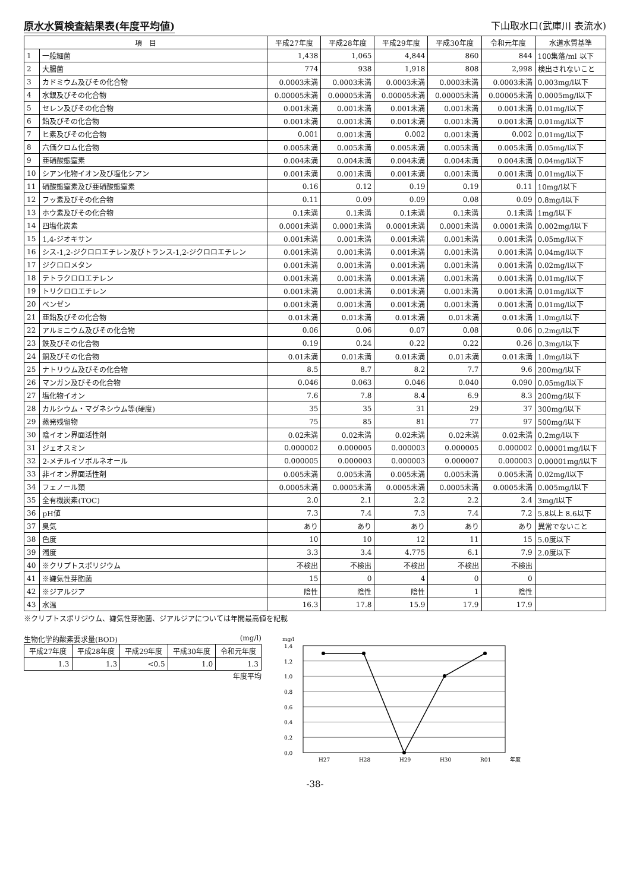原水水質検査結果表(年度平均値)
下山取水口(武庫川 表流水)
| 項 目 | | 平成27年度 | 平成28年度 | 平成29年度 | 平成30年度 | 令和元年度 | 水道水質基準 |
| --- | --- | --- | --- | --- | --- | --- | --- |
| 1 | 一般細菌 | 1,438 | 1,065 | 4,844 | 860 | 844 | 100集落/ml 以下 |
| 2 | 大腸菌 | 774 | 938 | 1,918 | 808 | 2,998 | 検出されないこと |
| 3 | カドミウム及びその化合物 | 0.0003未満 | 0.0003未満 | 0.0003未満 | 0.0003未満 | 0.0003未満 | 0.003mg/l以下 |
| 4 | 水銀及びその化合物 | 0.00005未満 | 0.00005未満 | 0.00005未満 | 0.00005未満 | 0.00005未満 | 0.0005mg/l以下 |
| 5 | セレン及びその化合物 | 0.001未満 | 0.001未満 | 0.001未満 | 0.001未満 | 0.001未満 | 0.01mg/l以下 |
| 6 | 鉛及びその化合物 | 0.001未満 | 0.001未満 | 0.001未満 | 0.001未満 | 0.001未満 | 0.01mg/l以下 |
| 7 | ヒ素及びその化合物 | 0.001 | 0.001未満 | 0.002 | 0.001未満 | 0.002 | 0.01mg/l以下 |
| 8 | 六価クロム化合物 | 0.005未満 | 0.005未満 | 0.005未満 | 0.005未満 | 0.005未満 | 0.05mg/l以下 |
| 9 | 亜硝酸態窒素 | 0.004未満 | 0.004未満 | 0.004未満 | 0.004未満 | 0.004未満 | 0.04mg/l以下 |
| 10 | シアン化物イオン及び塩化シアン | 0.001未満 | 0.001未満 | 0.001未満 | 0.001未満 | 0.001未満 | 0.01mg/l以下 |
| 11 | 硝酸態窒素及び亜硝酸態窒素 | 0.16 | 0.12 | 0.19 | 0.19 | 0.11 | 10mg/l以下 |
| 12 | フッ素及びその化合物 | 0.11 | 0.09 | 0.09 | 0.08 | 0.09 | 0.8mg/l以下 |
| 13 | ホウ素及びその化合物 | 0.1未満 | 0.1未満 | 0.1未満 | 0.1未満 | 0.1未満 | 1mg/l以下 |
| 14 | 四塩化炭素 | 0.0001未満 | 0.0001未満 | 0.0001未満 | 0.0001未満 | 0.0001未満 | 0.002mg/l以下 |
| 15 | 1,4-ジオキサン | 0.001未満 | 0.001未満 | 0.001未満 | 0.001未満 | 0.001未満 | 0.05mg/l以下 |
| 16 | シス-1,2-ジクロロエチレン及びトランス-1,2-ジクロロエチレン | 0.001未満 | 0.001未満 | 0.001未満 | 0.001未満 | 0.001未満 | 0.04mg/l以下 |
| 17 | ジクロロメタン | 0.001未満 | 0.001未満 | 0.001未満 | 0.001未満 | 0.001未満 | 0.02mg/l以下 |
| 18 | テトラクロロエチレン | 0.001未満 | 0.001未満 | 0.001未満 | 0.001未満 | 0.001未満 | 0.01mg/l以下 |
| 19 | トリクロロエチレン | 0.001未満 | 0.001未満 | 0.001未満 | 0.001未満 | 0.001未満 | 0.01mg/l以下 |
| 20 | ベンゼン | 0.001未満 | 0.001未満 | 0.001未満 | 0.001未満 | 0.001未満 | 0.01mg/l以下 |
| 21 | 亜鉛及びその化合物 | 0.01未満 | 0.01未満 | 0.01未満 | 0.01未満 | 0.01未満 | 1.0mg/l以下 |
| 22 | アルミニウム及びその化合物 | 0.06 | 0.06 | 0.07 | 0.08 | 0.06 | 0.2mg/l以下 |
| 23 | 鉄及びその化合物 | 0.19 | 0.24 | 0.22 | 0.22 | 0.26 | 0.3mg/l以下 |
| 24 | 銅及びその化合物 | 0.01未満 | 0.01未満 | 0.01未満 | 0.01未満 | 0.01未満 | 1.0mg/l以下 |
| 25 | ナトリウム及びその化合物 | 8.5 | 8.7 | 8.2 | 7.7 | 9.6 | 200mg/l以下 |
| 26 | マンガン及びその化合物 | 0.046 | 0.063 | 0.046 | 0.040 | 0.090 | 0.05mg/l以下 |
| 27 | 塩化物イオン | 7.6 | 7.8 | 8.4 | 6.9 | 8.3 | 200mg/l以下 |
| 28 | カルシウム・マグネシウム等(硬度) | 35 | 35 | 31 | 29 | 37 | 300mg/l以下 |
| 29 | 蒸発残留物 | 75 | 85 | 81 | 77 | 97 | 500mg/l以下 |
| 30 | 陰イオン界面活性剤 | 0.02未満 | 0.02未満 | 0.02未満 | 0.02未満 | 0.02未満 | 0.2mg/l以下 |
| 31 | ジェオスミン | 0.000002 | 0.000005 | 0.000003 | 0.000005 | 0.000002 | 0.00001mg/l以下 |
| 32 | 2-メチルイソボルネオール | 0.000005 | 0.000003 | 0.000003 | 0.000007 | 0.000003 | 0.00001mg/l以下 |
| 33 | 非イオン界面活性剤 | 0.005未満 | 0.005未満 | 0.005未満 | 0.005未満 | 0.005未満 | 0.02mg/l以下 |
| 34 | フェノール類 | 0.0005未満 | 0.0005未満 | 0.0005未満 | 0.0005未満 | 0.0005未満 | 0.005mg/l以下 |
| 35 | 全有機炭素(TOC) | 2.0 | 2.1 | 2.2 | 2.2 | 2.4 | 3mg/l以下 |
| 36 | pH値 | 7.3 | 7.4 | 7.3 | 7.4 | 7.2 | 5.8以上 8.6以下 |
| 37 | 臭気 | あり | あり | あり | あり | あり | 異常でないこと |
| 38 | 色度 | 10 | 10 | 12 | 11 | 15 | 5.0度以下 |
| 39 | 濁度 | 3.3 | 3.4 | 4.775 | 6.1 | 7.9 | 2.0度以下 |
| 40 | ※クリプトスポリジウム | 不検出 | 不検出 | 不検出 | 不検出 | 不検出 | |
| 41 | ※嫌気性芽胞菌 | 15 | 0 | 4 | 0 | 0 | |
| 42 | ※ジアルジア | 陰性 | 陰性 | 陰性 | 1 | 陰性 | |
| 43 | 水温 | 16.3 | 17.8 | 15.9 | 17.9 | 17.9 | |
※クリプトスポリジウム、嫌気性芽胞菌、ジアルジアについては年間最高値を記載
生物化学的酸素要求量(BOD) (mg/l)
| 平成27年度 | 平成28年度 | 平成29年度 | 平成30年度 | 令和元年度 |
| --- | --- | --- | --- | --- |
| 1.3 | 1.3 | <0.5 | 1.0 | 1.3 |
年度平均
mg/l
1.4
1.2
1.0
0.8
0.6
0.4
0.2
0.0
H27
H28
H29
H30
R01
年度
-38-